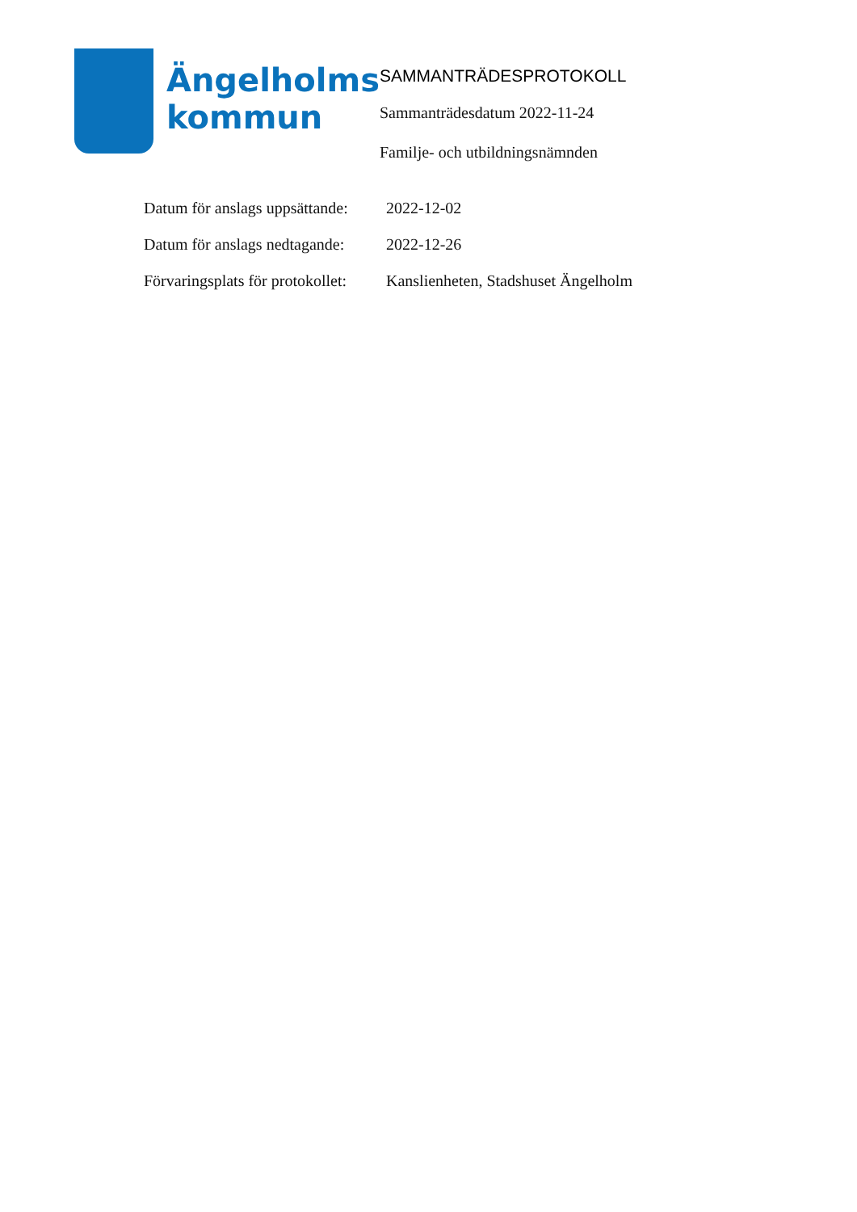Ängelholms
kommun
SAMMANTRÄDESPROTOKOLL
Sammanträdesdatum 2022-11-24
Familje- och utbildningsnämnden
| Datum för anslags uppsättande: | 2022-12-02 |
| Datum för anslags nedtagande: | 2022-12-26 |
| Förvaringsplats för protokollet: | Kanslienheten, Stadshuset Ängelholm |